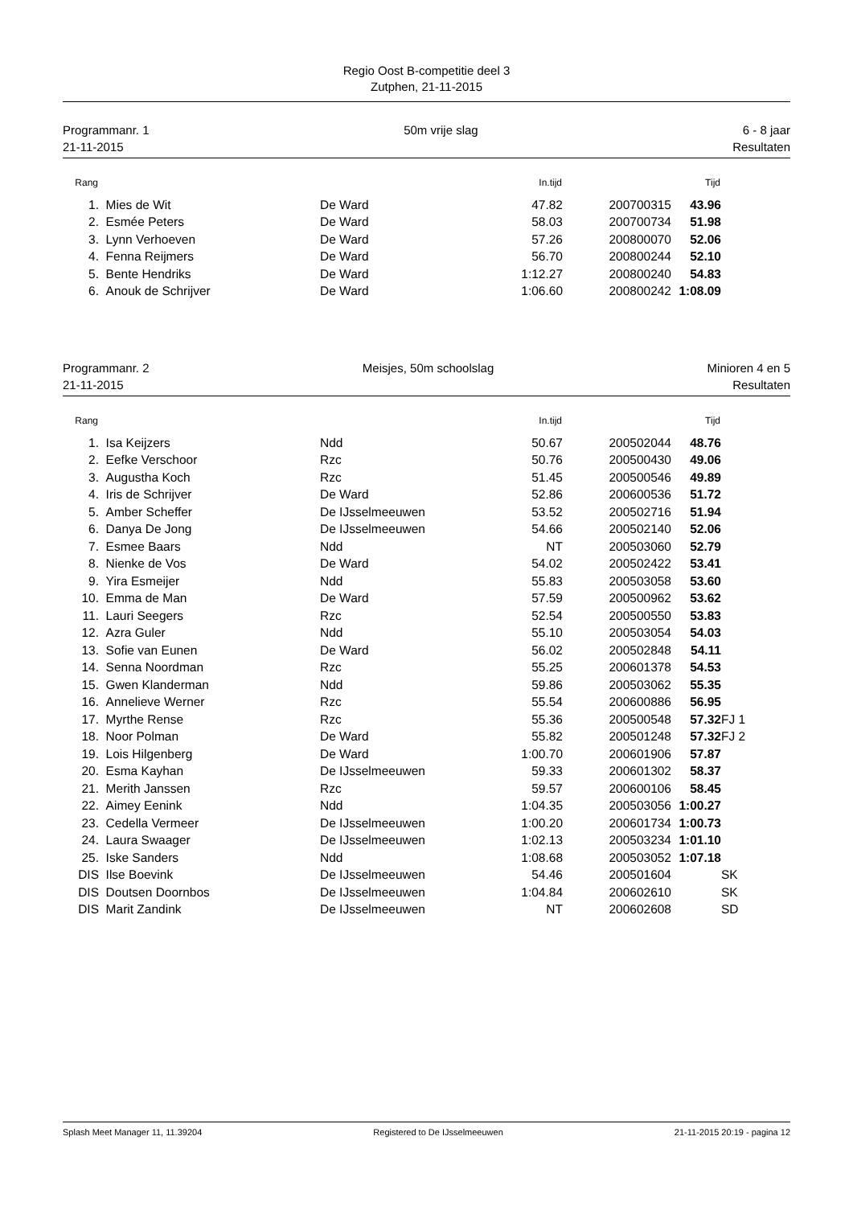Regio Oost B-competitie deel 3
Zutphen, 21-11-2015
Programmanr. 1
21-11-2015
50m vrije slag 6 - 8 jaar
Resultaten
| Rang | | | In.tijd | | Tijd | |
| --- | --- | --- | --- | --- | --- | --- |
| 1. | Mies de Wit | De Ward | 47.82 | 200700315 | 43.96 | |
| 2. | Esmée Peters | De Ward | 58.03 | 200700734 | 51.98 | |
| 3. | Lynn Verhoeven | De Ward | 57.26 | 200800070 | 52.06 | |
| 4. | Fenna Reijmers | De Ward | 56.70 | 200800244 | 52.10 | |
| 5. | Bente Hendriks | De Ward | 1:12.27 | 200800240 | 54.83 | |
| 6. | Anouk de Schrijver | De Ward | 1:06.60 | 200800242 | 1:08.09 | |
Programmanr. 2
21-11-2015
Meisjes, 50m schoolslag Minioren 4 en 5
Resultaten
| Rang | | | In.tijd | | Tijd | |
| --- | --- | --- | --- | --- | --- | --- |
| 1. | Isa Keijzers | Ndd | 50.67 | 200502044 | 48.76 | |
| 2. | Eefke Verschoor | Rzc | 50.76 | 200500430 | 49.06 | |
| 3. | Augustha Koch | Rzc | 51.45 | 200500546 | 49.89 | |
| 4. | Iris de Schrijver | De Ward | 52.86 | 200600536 | 51.72 | |
| 5. | Amber Scheffer | De IJsselmeeuwen | 53.52 | 200502716 | 51.94 | |
| 6. | Danya De Jong | De IJsselmeeuwen | 54.66 | 200502140 | 52.06 | |
| 7. | Esmee Baars | Ndd | NT | 200503060 | 52.79 | |
| 8. | Nienke de Vos | De Ward | 54.02 | 200502422 | 53.41 | |
| 9. | Yira Esmeijer | Ndd | 55.83 | 200503058 | 53.60 | |
| 10. | Emma de Man | De Ward | 57.59 | 200500962 | 53.62 | |
| 11. | Lauri Seegers | Rzc | 52.54 | 200500550 | 53.83 | |
| 12. | Azra Guler | Ndd | 55.10 | 200503054 | 54.03 | |
| 13. | Sofie van Eunen | De Ward | 56.02 | 200502848 | 54.11 | |
| 14. | Senna Noordman | Rzc | 55.25 | 200601378 | 54.53 | |
| 15. | Gwen Klanderman | Ndd | 59.86 | 200503062 | 55.35 | |
| 16. | Annelieve Werner | Rzc | 55.54 | 200600886 | 56.95 | |
| 17. | Myrthe Rense | Rzc | 55.36 | 200500548 | 57.32 | FJ 1 |
| 18. | Noor Polman | De Ward | 55.82 | 200501248 | 57.32 | FJ 2 |
| 19. | Lois Hilgenberg | De Ward | 1:00.70 | 200601906 | 57.87 | |
| 20. | Esma Kayhan | De IJsselmeeuwen | 59.33 | 200601302 | 58.37 | |
| 21. | Merith Janssen | Rzc | 59.57 | 200600106 | 58.45 | |
| 22. | Aimey Eenink | Ndd | 1:04.35 | 200503056 | 1:00.27 | |
| 23. | Cedella Vermeer | De IJsselmeeuwen | 1:00.20 | 200601734 | 1:00.73 | |
| 24. | Laura Swaager | De IJsselmeeuwen | 1:02.13 | 200503234 | 1:01.10 | |
| 25. | Iske Sanders | Ndd | 1:08.68 | 200503052 | 1:07.18 | |
| DIS | Ilse Boevink | De IJsselmeeuwen | 54.46 | 200501604 | | SK |
| DIS | Doutsen Doornbos | De IJsselmeeuwen | 1:04.84 | 200602610 | | SK |
| DIS | Marit Zandink | De IJsselmeeuwen | NT | 200602608 | | SD |
Splash Meet Manager 11, 11.39204 Registered to De IJsselmeeuwen 21-11-2015 20:19 - pagina 12